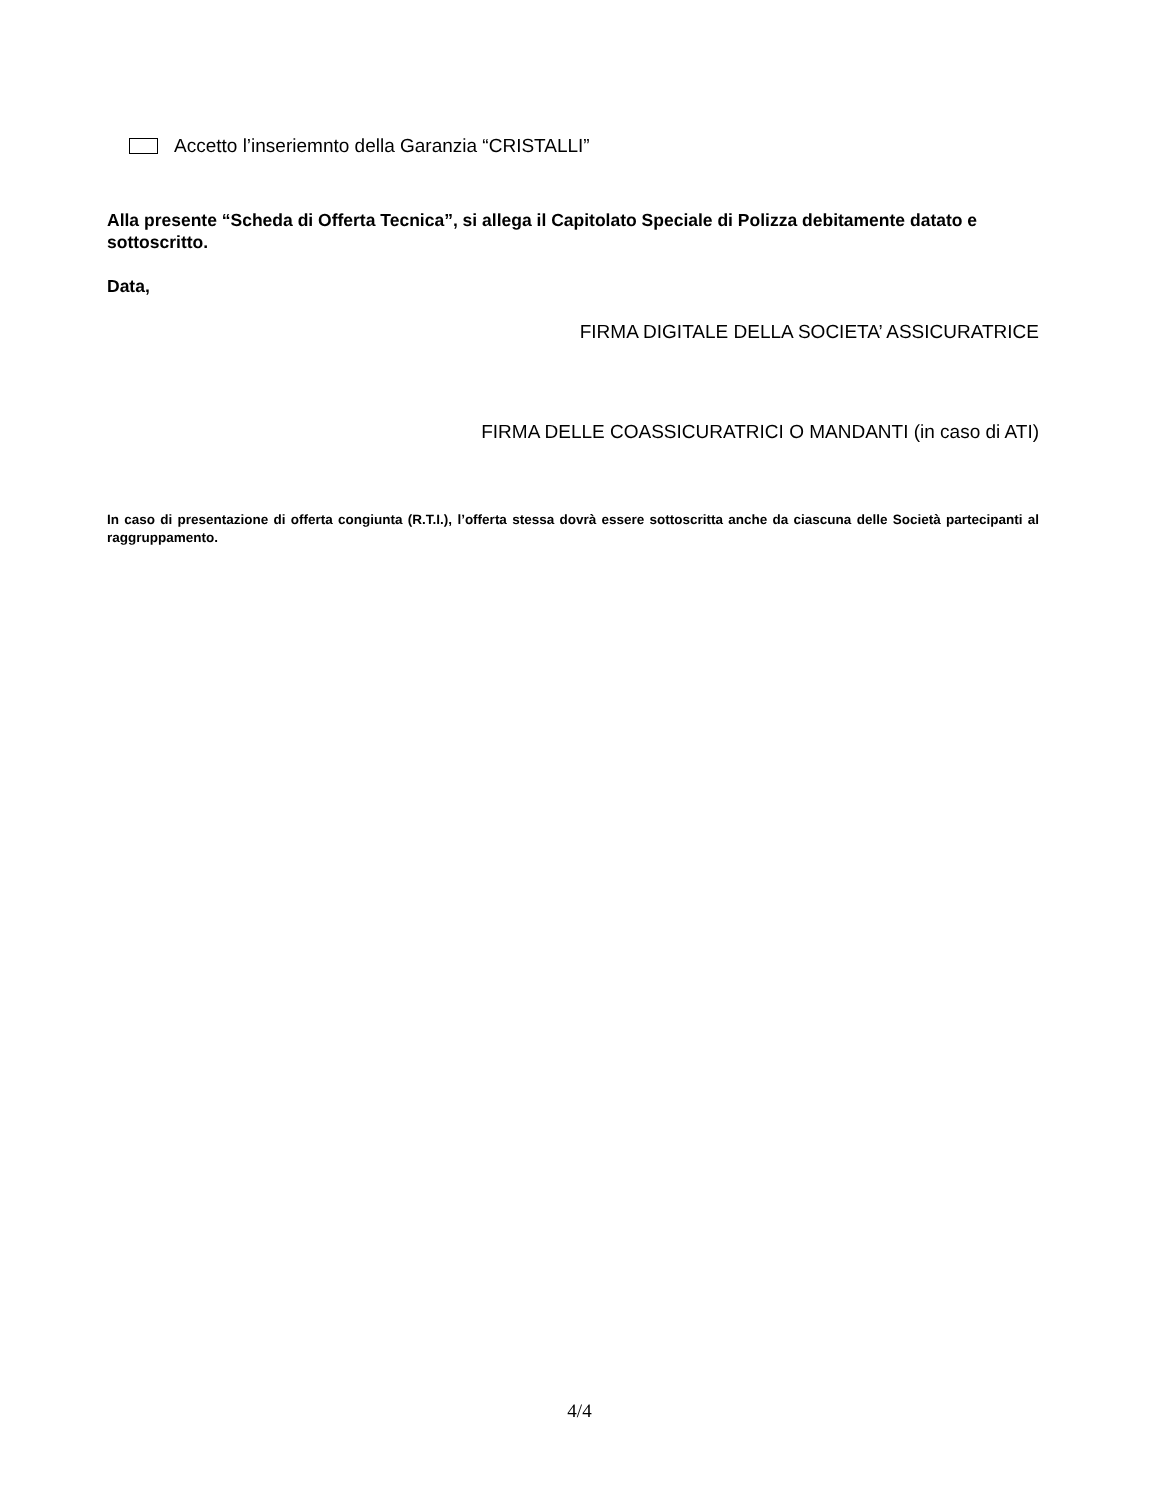Accetto l’inseriemnto della Garanzia “CRISTALLI”
Alla presente “Scheda di Offerta Tecnica”, si allega il Capitolato Speciale di Polizza debitamente datato e sottoscritto.
Data,
FIRMA DIGITALE DELLA SOCIETA’ ASSICURATRICE
FIRMA DELLE COASSICURATRICI O MANDANTI (in caso di ATI)
In caso di presentazione di offerta congiunta (R.T.I.), l’offerta stessa dovrà essere sottoscritta anche da ciascuna delle Società partecipanti al raggruppamento.
4/4